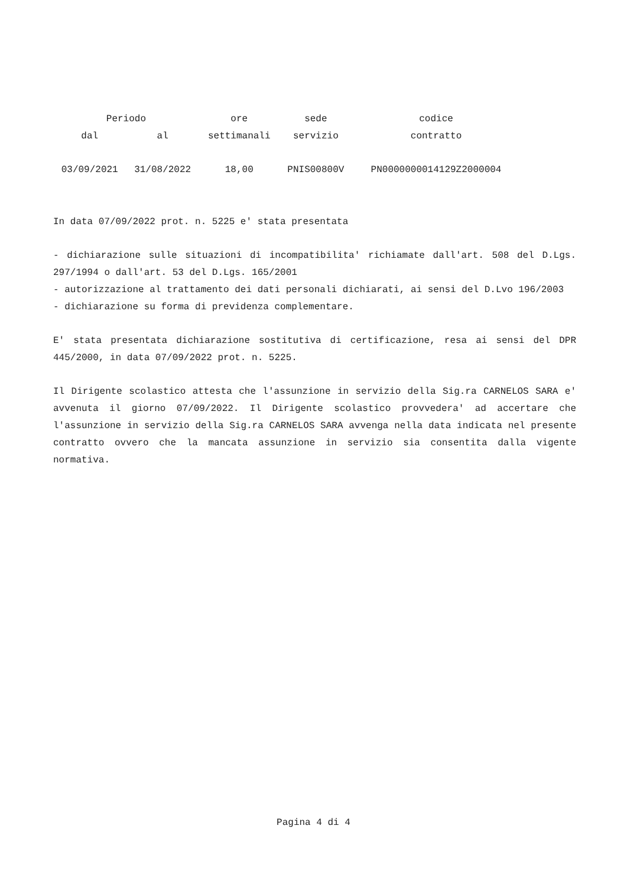| Periodo | | ore | sede | codice |
| --- | --- | --- | --- | --- |
| dal | al | settimanali | servizio | contratto |
| 03/09/2021 | 31/08/2022 | 18,00 | PNIS00800V | PN0000000014129Z2000004 |
In data 07/09/2022 prot. n. 5225 e' stata presentata
- dichiarazione sulle situazioni di incompatibilita' richiamate dall'art. 508 del D.Lgs. 297/1994 o dall'art. 53 del D.Lgs. 165/2001
- autorizzazione al trattamento dei dati personali dichiarati, ai sensi del D.Lvo 196/2003
- dichiarazione su forma di previdenza complementare.
E' stata presentata dichiarazione sostitutiva di certificazione, resa ai sensi del DPR 445/2000, in data 07/09/2022 prot. n. 5225.
Il Dirigente scolastico attesta che l'assunzione in servizio della Sig.ra CARNELOS SARA e' avvenuta il giorno 07/09/2022. Il Dirigente scolastico provvedera' ad accertare che l'assunzione in servizio della Sig.ra CARNELOS SARA avvenga nella data indicata nel presente contratto ovvero che la mancata assunzione in servizio sia consentita dalla vigente normativa.
Pagina 4 di 4